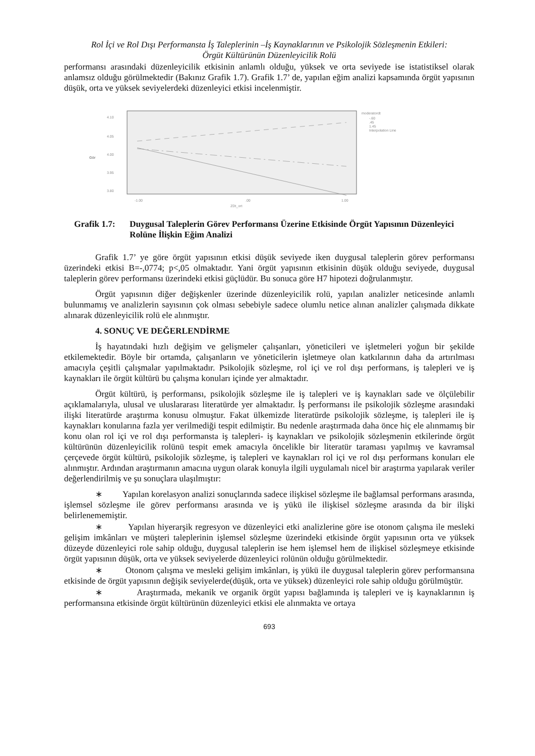Rol İçi ve Rol Dışı Performansta İş Taleplerinin –İş Kaynaklarının ve Psikolojik Sözleşmenin Etkileri:
Örgüt Kültürünün Düzenleyicilik Rolü
performansı arasındaki düzenleyicilik etkisinin anlamlı olduğu, yüksek ve orta seviyede ise istatistiksel olarak anlamsız olduğu görülmektedir (Bakınız Grafik 1.7). Grafik 1.7’ de, yapılan eğim analizi kapsamında örgüt yapısının düşük, orta ve yüksek seviyelerdeki düzenleyici etkisi incelenmiştir.
4.10
4.05
4.00
3.95
3.80
Gör
-1.00
.00
1.00
ZDt_ort
moderatordt
-.60
.45
1.45
Interpolation Line
Grafik 1.7: Duygusal Taleplerin Görev Performansı Üzerine Etkisinde Örgüt Yapısının Düzenleyici Rolüne İlişkin Eğim Analizi
Grafik 1.7’ ye göre örgüt yapısının etkisi düşük seviyede iken duygusal taleplerin görev performansı üzerindeki etkisi B=-,0774; p<,05 olmaktadır. Yani örgüt yapısının etkisinin düşük olduğu seviyede, duygusal taleplerin görev performansı üzerindeki etkisi güçlüdür. Bu sonuca göre H7 hipotezi doğrulanmıştır.
Örgüt yapısının diğer değişkenler üzerinde düzenleyicilik rolü, yapılan analizler neticesinde anlamlı bulunmamış ve analizlerin sayısının çok olması sebebiyle sadece olumlu netice alınan analizler çalışmada dikkate alınarak düzenleyicilik rolü ele alınmıştır.
4. SONUÇ VE DEĞERLENDİRME
İş hayatındaki hızlı değişim ve gelişmeler çalışanları, yöneticileri ve işletmeleri yoğun bir şekilde etkilemektedir. Böyle bir ortamda, çalışanların ve yöneticilerin işletmeye olan katkılarının daha da artırılması amacıyla çeşitli çalışmalar yapılmaktadır. Psikolojik sözleşme, rol içi ve rol dışı performans, iş talepleri ve iş kaynakları ile örgüt kültürü bu çalışma konuları içinde yer almaktadır.
Örgüt kültürü, iş performansı, psikolojik sözleşme ile iş talepleri ve iş kaynakları sade ve ölçülebilir açıklamalarıyla, ulusal ve uluslararası literatürde yer almaktadır. İş performansı ile psikolojik sözleşme arasındaki ilişki literatürde araştırma konusu olmuştur. Fakat ülkemizde literatürde psikolojik sözleşme, iş talepleri ile iş kaynakları konularına fazla yer verilmediği tespit edilmiştir. Bu nedenle araştırmada daha önce hiç ele alınmamış bir konu olan rol içi ve rol dışı performansta iş talepleri- iş kaynakları ve psikolojik sözleşmenin etkilerinde örgüt kültürünün düzenleyicilik rolünü tespit emek amacıyla öncelikle bir literatür taraması yapılmış ve kavramsal çerçevede örgüt kültürü, psikolojik sözleşme, iş talepleri ve kaynakları rol içi ve rol dışı performans konuları ele alınmıştır. Ardından araştırmanın amacına uygun olarak konuyla ilgili uygulamalı nicel bir araştırma yapılarak veriler değerlendirilmiş ve şu sonuçlara ulaşılmıştır:
∗ Yapılan korelasyon analizi sonuçlarında sadece ilişkisel sözleşme ile bağlamsal performans arasında, işlemsel sözleşme ile görev performansı arasında ve iş yükü ile ilişkisel sözleşme arasında da bir ilişki belirlenememiştir.
∗ Yapılan hiyerarşik regresyon ve düzenleyici etki analizlerine göre ise otonom çalışma ile mesleki gelişim imkânları ve müşteri taleplerinin işlemsel sözleşme üzerindeki etkisinde örgüt yapısının orta ve yüksek düzeyde düzenleyici role sahip olduğu, duygusal taleplerin ise hem işlemsel hem de ilişkisel sözleşmeye etkisinde örgüt yapısının düşük, orta ve yüksek seviyelerde düzenleyici rolünün olduğu görülmektedir.
∗ Otonom çalışma ve mesleki gelişim imkânları, iş yükü ile duygusal taleplerin görev performansına etkisinde de örgüt yapısının değişik seviyelerde(düşük, orta ve yüksek) düzenleyici role sahip olduğu görülmüştür.
∗ Araştırmada, mekanik ve organik örgüt yapısı bağlamında iş talepleri ve iş kaynaklarının iş performansına etkisinde örgüt kültürünün düzenleyici etkisi ele alınmakta ve ortaya
693